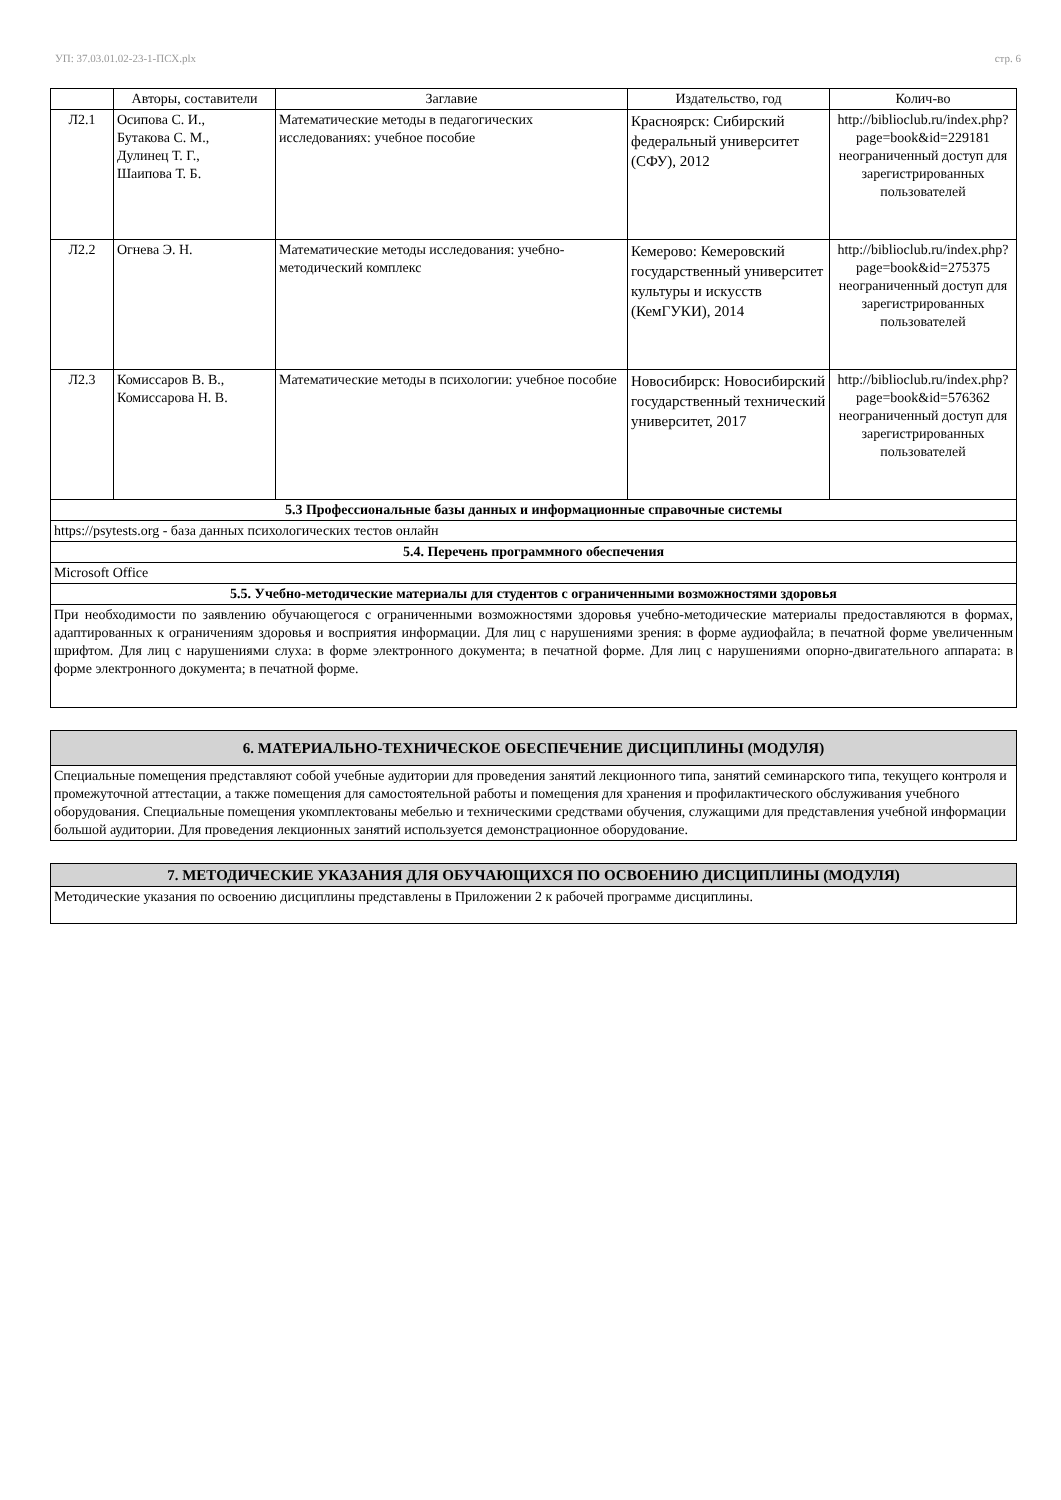УП: 37.03.01.02-23-1-ПСХ.plx стр. 6
| | Авторы, составители | Заглавие | Издательство, год | Колич-во |
| --- | --- | --- | --- | --- |
| Л2.1 | Осипова С. И., Бутакова С. М., Дулинец Т. Г., Шаипова Т. Б. | Математические методы в педагогических исследованиях: учебное пособие | Красноярск: Сибирский федеральный университет (СФУ), 2012 | http://biblioclub.ru/index.php? page=book&id=229181 неограниченный доступ для зарегистрированных пользователей |
| Л2.2 | Огнева Э. Н. | Математические методы исследования: учебно-методический комплекс | Кемерово: Кемеровский государственный университет культуры и искусств (КемГУКИ), 2014 | http://biblioclub.ru/index.php? page=book&id=275375 неограниченный доступ для зарегистрированных пользователей |
| Л2.3 | Комиссаров В. В., Комиссарова Н. В. | Математические методы в психологии: учебное пособие | Новосибирск: Новосибирский государственный технический университет, 2017 | http://biblioclub.ru/index.php? page=book&id=576362 неограниченный доступ для зарегистрированных пользователей |
| 5.3 Профессиональные базы данных и информационные справочные системы | | | | |
| https://psytests.org - база данных психологических тестов онлайн | | | | |
| 5.4. Перечень программного обеспечения | | | | |
| Microsoft Office | | | | |
| 5.5. Учебно-методические материалы для студентов с ограниченными возможностями здоровья | | | | |
| При необходимости по заявлению обучающегося с ограниченными возможностями здоровья учебно-методические материалы предоставляются в формах, адаптированных к ограничениям здоровья и восприятия информации. Для лиц с нарушениями зрения: в форме аудиофайла; в печатной форме увеличенным шрифтом. Для лиц с нарушениями слуха: в форме электронного документа; в печатной форме. Для лиц с нарушениями опорно-двигательного аппарата: в форме электронного документа; в печатной форме. | | | | |
| 6. МАТЕРИАЛЬНО-ТЕХНИЧЕСКОЕ ОБЕСПЕЧЕНИЕ ДИСЦИПЛИНЫ (МОДУЛЯ) |
| Специальные помещения представляют собой учебные аудитории для проведения занятий лекционного типа, занятий семинарского типа, текущего контроля и промежуточной аттестации, а также помещения для самостоятельной работы и помещения для хранения и профилактического обслуживания учебного оборудования. Специальные помещения укомплектованы мебелью и техническими средствами обучения, служащими для представления учебной информации большой аудитории. Для проведения лекционных занятий используется демонстрационное оборудование. |
| 7. МЕТОДИЧЕСКИЕ УКАЗАНИЯ ДЛЯ ОБУЧАЮЩИХСЯ ПО ОСВОЕНИЮ ДИСЦИПЛИНЫ (МОДУЛЯ) |
| Методические указания по освоению дисциплины представлены в Приложении 2 к рабочей программе дисциплины. |